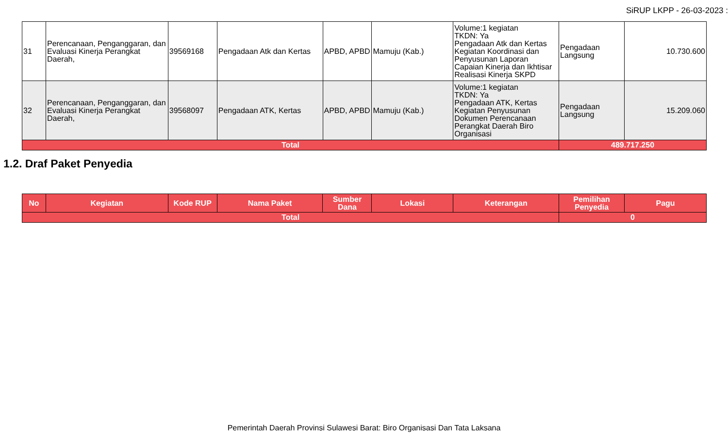SiRUP LKPP - 26-03-2023 :
| 31 | Perencanaan, Penganggaran, dan Evaluasi Kinerja Perangkat Daerah, | 39569168 | Pengadaan Atk dan Kertas | APBD, APBD | Mamuju (Kab.) | Volume:1 kegiatan TKDN: Ya Pengadaan Atk dan Kertas Kegiatan Koordinasi dan Penyusunan Laporan Capaian Kinerja dan Ikhtisar Realisasi Kinerja SKPD | Pengadaan Langsung | 10.730.600 |
| 32 | Perencanaan, Penganggaran, dan Evaluasi Kinerja Perangkat Daerah, | 39568097 | Pengadaan ATK, Kertas | APBD, APBD | Mamuju (Kab.) | Volume:1 kegiatan TKDN: Ya Pengadaan ATK, Kertas Kegiatan Penyusunan Dokumen Perencanaan Perangkat Daerah Biro Organisasi | Pengadaan Langsung | 15.209.060 |
| Total | | | | | | | 489.717.250 | |
1.2. Draf Paket Penyedia
| No | Kegiatan | Kode RUP | Nama Paket | Sumber Dana | Lokasi | Keterangan | Pemilihan Penyedia | Pagu |
| --- | --- | --- | --- | --- | --- | --- | --- | --- |
| Total | | | | | | | 0 | |
Pemerintah Daerah Provinsi Sulawesi Barat: Biro Organisasi Dan Tata Laksana